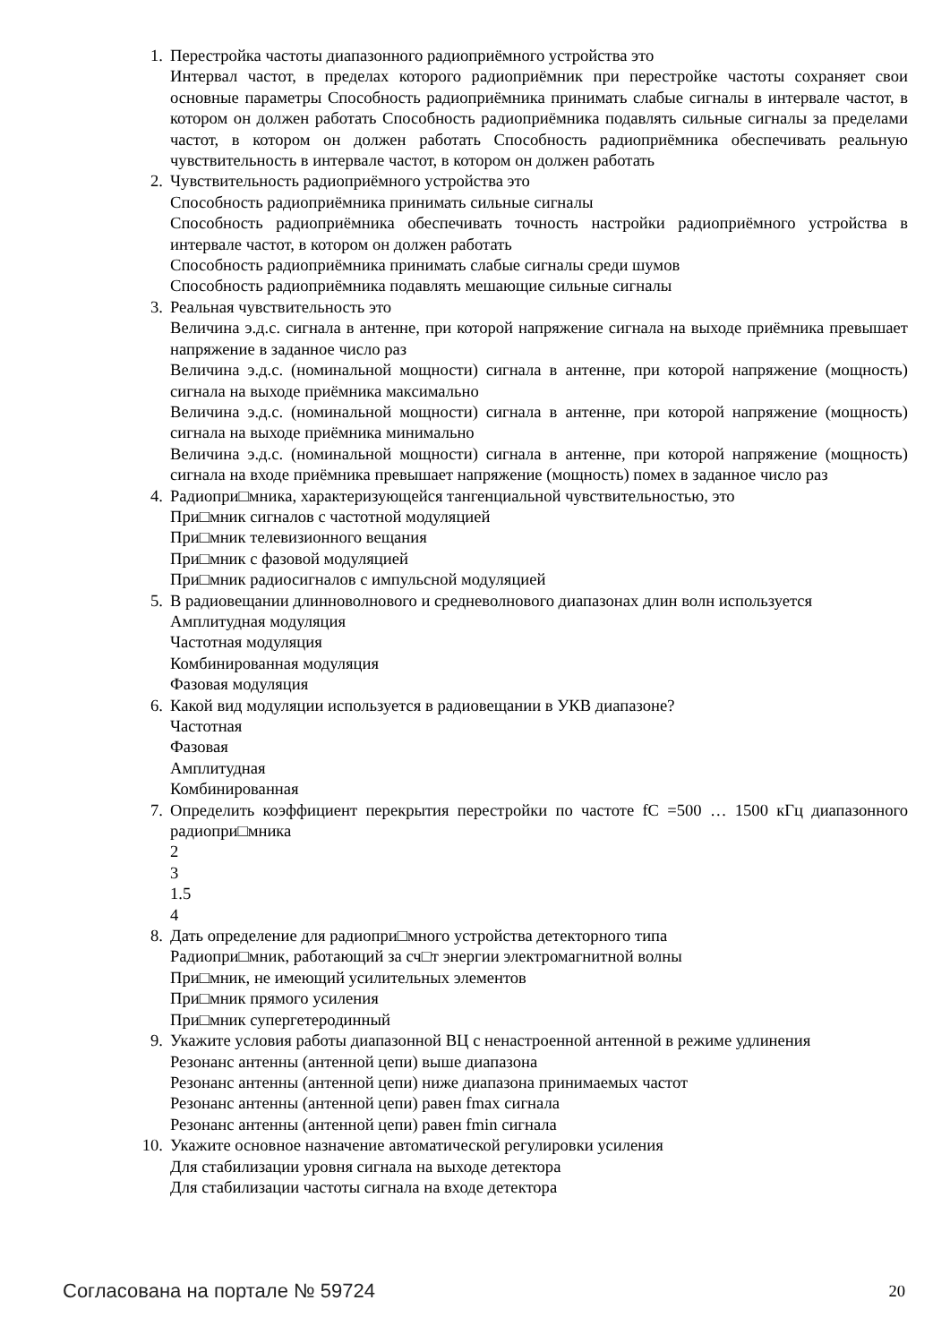1. Перестройка частоты диапазонного радиоприёмного устройства это
Интервал частот, в пределах которого радиоприёмник при перестройке частоты сохраняет свои основные параметры Способность радиоприёмника принимать слабые сигналы в интервале частот, в котором он должен работать Способность радиоприёмника подавлять сильные сигналы за пределами частот, в котором он должен работать Способность радиоприёмника обеспечивать реальную чувствительность в интервале частот, в котором он должен работать
2. Чувствительность радиоприёмного устройства это
Способность радиоприёмника принимать сильные сигналы
Способность радиоприёмника обеспечивать точность настройки радиоприёмного устройства в интервале частот, в котором он должен работать
Способность радиоприёмника принимать слабые сигналы среди шумов
Способность радиоприёмника подавлять мешающие сильные сигналы
3. Реальная чувствительность это
Величина э.д.с. сигнала в антенне, при которой напряжение сигнала на выходе приёмника превышает напряжение в заданное число раз
Величина э.д.с. (номинальной мощности) сигнала в антенне, при которой напряжение (мощность) сигнала на выходе приёмника максимально
Величина э.д.с. (номинальной мощности) сигнала в антенне, при которой напряжение (мощность) сигнала на выходе приёмника минимально
Величина э.д.с. (номинальной мощности) сигнала в антенне, при которой напряжение (мощность) сигнала на входе приёмника превышает напряжение (мощность) помех в заданное число раз
4. Радиопри□мника, характеризующейся тангенциальной чувствительностью, это
При□мник сигналов с частотной модуляцией
При□мник телевизионного вещания
При□мник с фазовой модуляцией
При□мник радиосигналов с импульсной модуляцией
5. В радиовещании длинноволнового и средневолнового диапазонах длин волн используется
Амплитудная модуляция
Частотная модуляция
Комбинированная модуляция
Фазовая модуляция
6. Какой вид модуляции используется в радиовещании в УКВ диапазоне?
Частотная
Фазовая
Амплитудная
Комбинированная
7. Определить коэффициент перекрытия перестройки по частоте fC =500 … 1500 кГц диапазонного радиопри□мника
2
3
1.5
4
8. Дать определение для радиопри□много устройства детекторного типа
Радиопри□мник, работающий за сч□т энергии электромагнитной волны
При□мник, не имеющий усилительных элементов
При□мник прямого усиления
При□мник супергетеродинный
9. Укажите условия работы диапазонной ВЦ с ненастроенной антенной в режиме удлинения
Резонанс антенны (антенной цепи) выше диапазона
Резонанс антенны (антенной цепи) ниже диапазона принимаемых частот
Резонанс антенны (антенной цепи) равен fmax сигнала
Резонанс антенны (антенной цепи) равен fmin сигнала
10. Укажите основное назначение автоматической регулировки усиления
Для стабилизации уровня сигнала на выходе детектора
Для стабилизации частоты сигнала на входе детектора
Согласована на портале № 59724 20